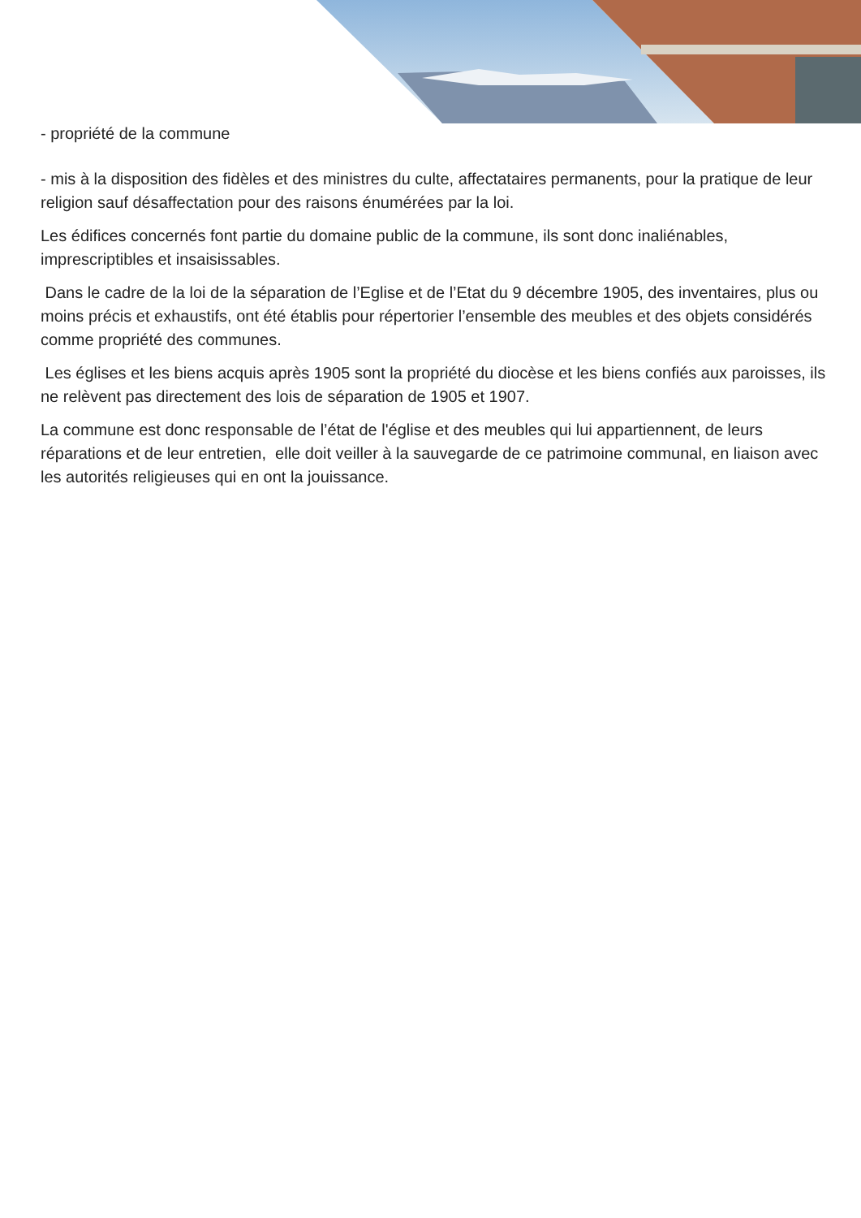- propriété de la commune
- mis à la disposition des fidèles et des ministres du culte, affectataires permanents, pour la pratique de leur religion sauf désaffectation pour des raisons énumérées par la loi.
Les édifices concernés font partie du domaine public de la commune, ils sont donc inaliénables, imprescriptibles et insaisissables.
Dans le cadre de la loi de la séparation de l’Eglise et de l’Etat du 9 décembre 1905, des inventaires, plus ou moins précis et exhaustifs, ont été établis pour répertorier l’ensemble des meubles et des objets considérés comme propriété des communes.
Les églises et les biens acquis après 1905 sont la propriété du diocèse et les biens confiés aux paroisses, ils ne relèvent pas directement des lois de séparation de 1905 et 1907.
La commune est donc responsable de l’état de l'église et des meubles qui lui appartiennent, de leurs réparations et de leur entretien, elle doit veiller à la sauvegarde de ce patrimoine communal, en liaison avec les autorités religieuses qui en ont la jouissance.